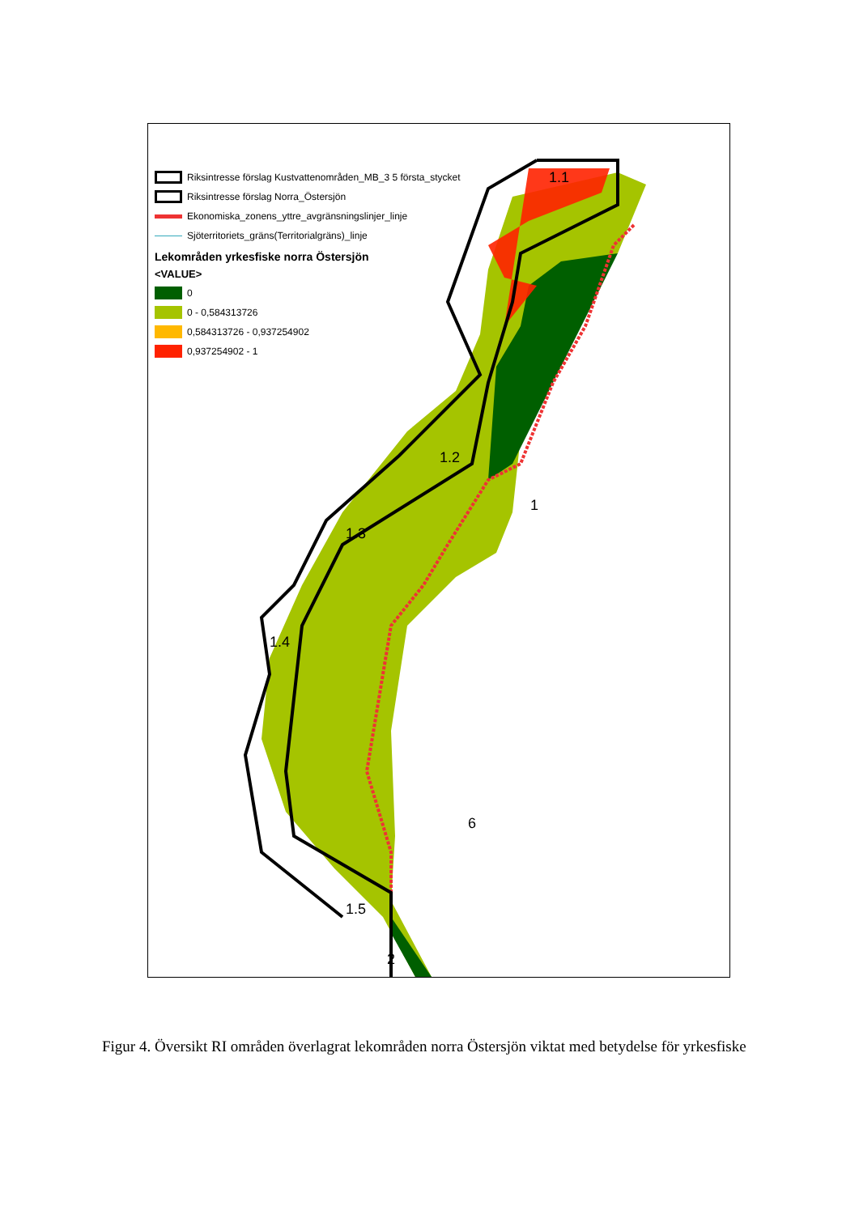1.1
1.2
1
1.3
1.4
6
1.5
2
Riksintresse förslag Kustvattenområden_MB_3 5 första_stycket
Riksintresse förslag Norra_Östersjön
Ekonomiska_zonens_yttre_avgränsningslinjer_linje
Sjöterritoriets_gräns(Territorialgräns)_linje
Lekområden yrkesfiske norra Östersjön
<VALUE>
0
0 - 0,584313726
0,584313726 - 0,937254902
0,937254902 - 1
Figur 4. Översikt RI områden överlagrat lekområden norra Östersjön viktat med betydelse för yrkesfiske